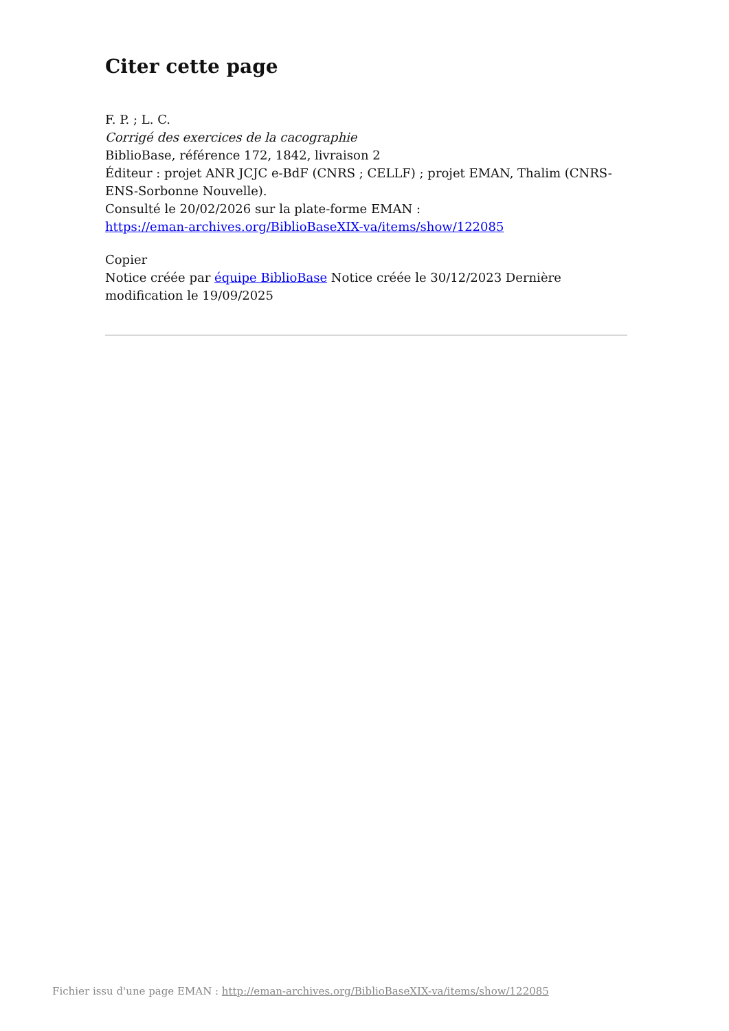Citer cette page
F. P. ; L. C.
Corrigé des exercices de la cacographie
BiblioBase, référence 172, 1842, livraison 2
Éditeur : projet ANR JCJC e-BdF (CNRS ; CELLF) ; projet EMAN, Thalim (CNRS-ENS-Sorbonne Nouvelle).
Consulté le 20/02/2026 sur la plate-forme EMAN :
https://eman-archives.org/BiblioBaseXIX-va/items/show/122085
Copier
Notice créée par équipe BiblioBase Notice créée le 30/12/2023 Dernière modification le 19/09/2025
Fichier issu d'une page EMAN : http://eman-archives.org/BiblioBaseXIX-va/items/show/122085